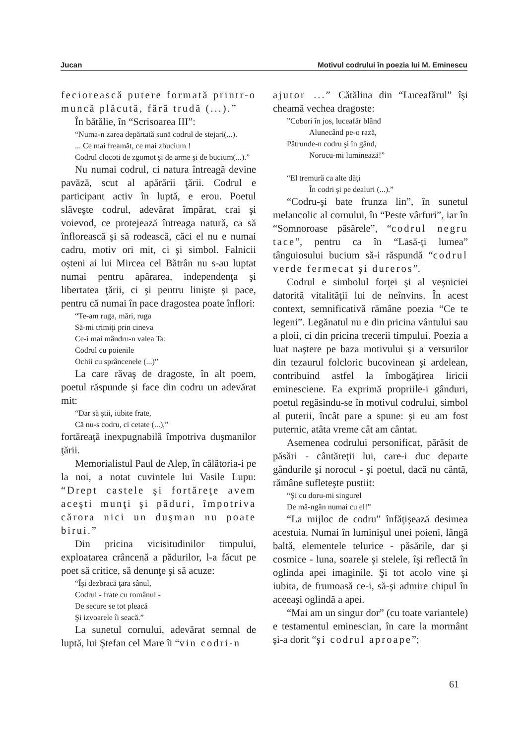Jucan Motivul codrului în poezia lui M. Eminescu
feciorească putere formată printr-o muncă plăcută, fără trudă (...).”
În bătălie, în “Scrisoarea III”:
“Numa-n zarea depărtată sună codrul de stejari(...).
... Ce mai freamăt, ce mai zbucium !
Codrul clocoti de zgomot şi de arme şi de bucium(...).”
Nu numai codrul, ci natura întreagă devine pavăză, scut al apărării ţării. Codrul e participant activ în luptă, e erou. Poetul slăveşte codrul, adevărat împărat, crai şi voievod, ce protejează întreaga natură, ca să înflorească şi să rodească, căci el nu e numai cadru, motiv ori mit, ci şi simbol. Falnicii oşteni ai lui Mircea cel Bătrân nu s-au luptat numai pentru apărarea, independenţa şi libertatea ţării, ci şi pentru linişte şi pace, pentru că numai în pace dragostea poate înflori:
“Te-am ruga, mări, ruga
Să-mi trimiţi prin cineva
Ce-i mai mândru-n valea Ta:
Codrul cu poienile
Ochii cu sprâncenele (...)”
La care răvaş de dragoste, în alt poem, poetul răspunde şi face din codru un adevărat mit:
“Dar să ştii, iubite frate,
Că nu-s codru, ci cetate (...),”
fortăreaţă inexpugnabilă împotriva duşmanilor ţării.
Memorialistul Paul de Alep, în călătoria-i pe la noi, a notat cuvintele lui Vasile Lupu: “Drept castele şi fortăreţe avem aceşti munţi şi păduri, împotriva cărora nici un duşman nu poate birui.”
Din pricina vicisitudinilor timpului, exploatarea crâncenă a pădurilor, l-a făcut pe poet să critice, să denunţe şi să acuze:
“Îşi dezbracă ţara sânul,
Codrul - frate cu românul -
De secure se tot pleacă
Şi izvoarele îi seacă.”
La sunetul cornului, adevărat semnal de luptă, lui Ştefan cel Mare îi “vin codri-n
ajutor ...” Cătălina din “Luceafărul” îşi cheamă vechea dragoste:
”Cobori în jos, luceafăr blând
Alunecând pe-o rază,
Pătrunde-n codru şi în gând,
Norocu-mi luminează!”
“El tremură ca alte dăţi
În codri şi pe dealuri (...).”
“Codru-şi bate frunza lin”, în sunetul melancolic al cornului, în “Peste vârfuri”, iar în “Somnoroase păsărele”, “codrul negru tace”, pentru ca în “Lasă-ţi lumea” tânguiosului bucium să-i răspundă “codrul verde fermecat şi dureros”.
Codrul e simbolul forţei şi al veşniciei datorită vitalităţii lui de neînvins. În acest context, semnificativă rămâne poezia “Ce te legeni”. Legănatul nu e din pricina vântului sau a ploii, ci din pricina trecerii timpului. Poezia a luat naştere pe baza motivului şi a versurilor din tezaurul folcloric bucovinean şi ardelean, contribuind astfel la îmbogăţirea liricii eminesciene. Ea exprimă propriile-i gânduri, poetul regăsindu-se în motivul codrului, simbol al puterii, încât pare a spune: şi eu am fost puternic, atâta vreme cât am cântat.
Asemenea codrului personificat, părăsit de păsări - cântăreţii lui, care-i duc departe gândurile şi norocul - şi poetul, dacă nu cântă, rămâne sufleteşte pustiit:
“Şi cu doru-mi singurel
De mă-ngân numai cu el!”
“La mijloc de codru” înfăţişează desimea acestuia. Numai în luminişul unei poieni, lângă baltă, elementele telurice - păsările, dar şi cosmice - luna, soarele şi stelele, îşi reflectă în oglinda apei imaginile. Şi tot acolo vine şi iubita, de frumoasă ce-i, să-şi admire chipul în aceeaşi oglindă a apei.
“Mai am un singur dor” (cu toate variantele) e testamentul eminescian, în care la mormânt şi-a dorit “şi codrul aproape”;
61